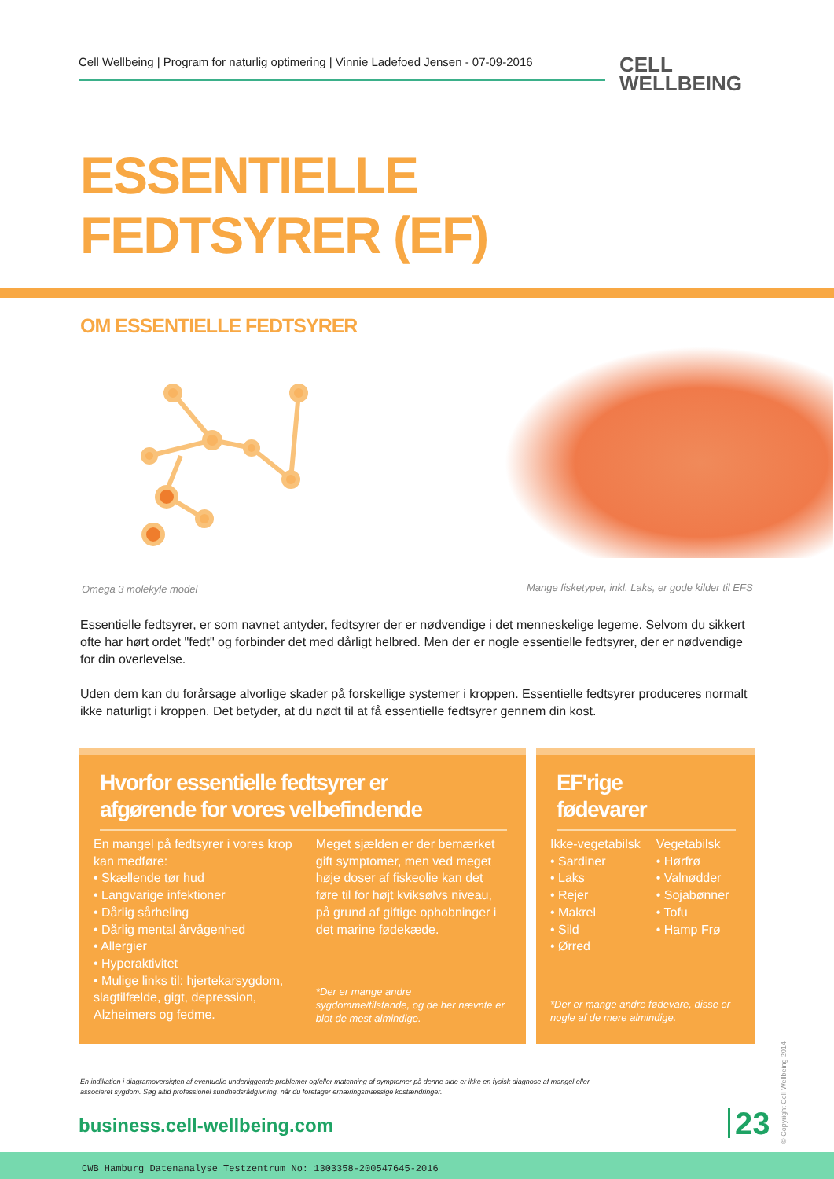Cell Wellbeing | Program for naturlig optimering | Vinnie Ladefoed Jensen - 07-09-2016
CELL
WELLBEING
ESSENTIELLE
FEDTSYRER (EF)
OM ESSENTIELLE FEDTSYRER
Omega 3 molekyle model
Mange fisketyper, inkl. Laks, er gode kilder til EFS
Essentielle fedtsyrer, er som navnet antyder, fedtsyrer der er nødvendige i det menneskelige legeme. Selvom du sikkert ofte har hørt ordet "fedt" og forbinder det med dårligt helbred. Men der er nogle essentielle fedtsyrer, der er nødvendige for din overlevelse.
Uden dem kan du forårsage alvorlige skader på forskellige systemer i kroppen. Essentielle fedtsyrer produceres normalt ikke naturligt i kroppen. Det betyder, at du nødt til at få essentielle fedtsyrer gennem din kost.
Hvorfor essentielle fedtsyrer er
afgørende for vores velbefindende
En mangel på fedtsyrer i vores krop kan medføre:
• Skællende tør hud
• Langvarige infektioner
• Dårlig sårheling
• Dårlig mental årvågenhed
• Allergier
• Hyperaktivitet
• Mulige links til: hjertekarsygdom, slagtilfælde, gigt, depression, Alzheimers og fedme.
Meget sjælden er der bemærket gift symptomer, men ved meget høje doser af fiskeolie kan det føre til for højt kviksølvs niveau, på grund af giftige ophobninger i det marine fødekæde.
*Der er mange andre sygdomme/tilstande, og de her nævnte er blot de mest almindige.
EF'rige
fødevarer
Ikke-vegetabilsk
• Sardiner
• Laks
• Rejer
• Makrel
• Sild
• Ørred
Vegetabilsk
• Hørfrø
• Valnødder
• Sojabønner
• Tofu
• Hamp Frø
*Der er mange andre fødevare, disse er nogle af de mere almindige.
En indikation i diagramoversigten af eventuelle underliggende problemer og/eller matchning af symptomer på denne side er ikke en fysisk diagnose af mangel eller associeret sygdom. Søg altid professionel sundhedsrådgivning, når du foretager ernæringsmæssige kostændringer.
business.cell-wellbeing.com 23
© Copyright Cell Wellbeing 2014
CWB Hamburg Datenanalyse Testzentrum No: 1303358-200547645-2016